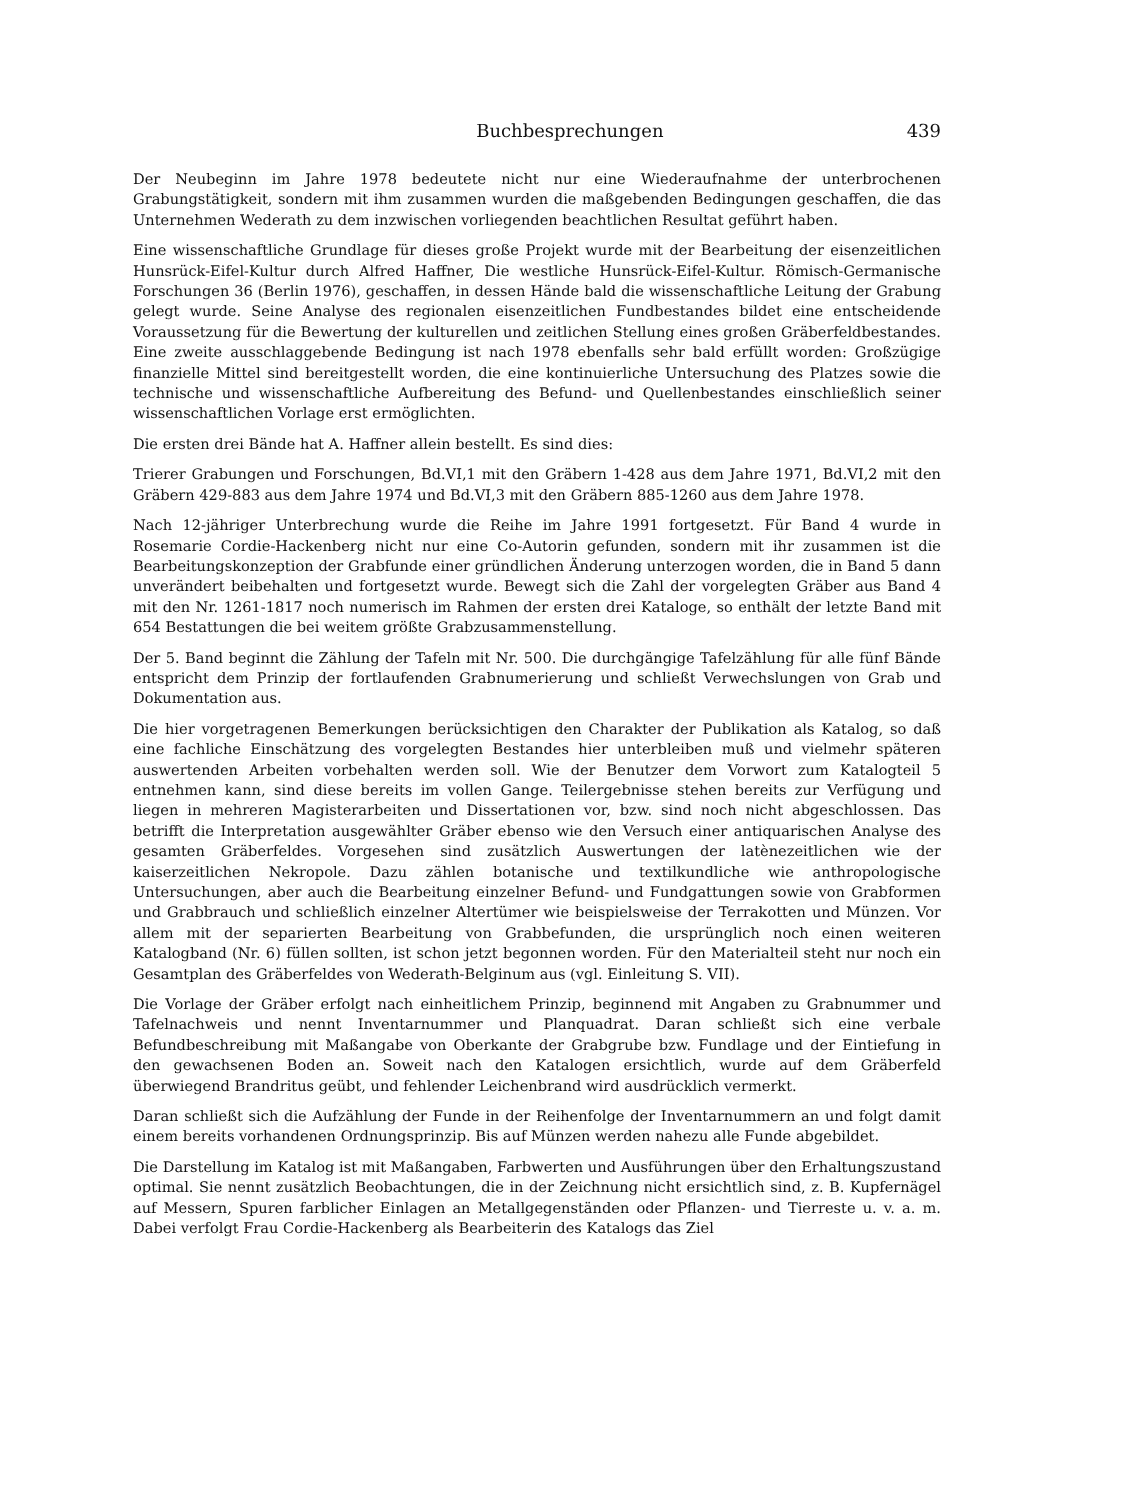Buchbesprechungen 439
Der Neubeginn im Jahre 1978 bedeutete nicht nur eine Wiederaufnahme der unterbrochenen Grabungstätigkeit, sondern mit ihm zusammen wurden die maßgebenden Bedingungen geschaffen, die das Unternehmen Wederath zu dem inzwischen vorliegenden beachtlichen Resultat geführt haben.
Eine wissenschaftliche Grundlage für dieses große Projekt wurde mit der Bearbeitung der eisenzeitlichen Hunsrück-Eifel-Kultur durch Alfred Haffner, Die westliche Hunsrück-Eifel-Kultur. Römisch-Germanische Forschungen 36 (Berlin 1976), geschaffen, in dessen Hände bald die wissenschaftliche Leitung der Grabung gelegt wurde. Seine Analyse des regionalen eisenzeitlichen Fundbestandes bildet eine entscheidende Voraussetzung für die Bewertung der kulturellen und zeitlichen Stellung eines großen Gräberfeldbestandes. Eine zweite ausschlaggebende Bedingung ist nach 1978 ebenfalls sehr bald erfüllt worden: Großzügige finanzielle Mittel sind bereitgestellt worden, die eine kontinuierliche Untersuchung des Platzes sowie die technische und wissenschaftliche Aufbereitung des Befund- und Quellenbestandes einschließlich seiner wissenschaftlichen Vorlage erst ermöglichten.
Die ersten drei Bände hat A. Haffner allein bestellt. Es sind dies:
Trierer Grabungen und Forschungen, Bd.VI,1 mit den Gräbern 1-428 aus dem Jahre 1971, Bd.VI,2 mit den Gräbern 429-883 aus dem Jahre 1974 und Bd.VI,3 mit den Gräbern 885-1260 aus dem Jahre 1978.
Nach 12-jähriger Unterbrechung wurde die Reihe im Jahre 1991 fortgesetzt. Für Band 4 wurde in Rosemarie Cordie-Hackenberg nicht nur eine Co-Autorin gefunden, sondern mit ihr zusammen ist die Bearbeitungskonzeption der Grabfunde einer gründlichen Änderung unterzogen worden, die in Band 5 dann unverändert beibehalten und fortgesetzt wurde. Bewegt sich die Zahl der vorgelegten Gräber aus Band 4 mit den Nr. 1261-1817 noch numerisch im Rahmen der ersten drei Kataloge, so enthält der letzte Band mit 654 Bestattungen die bei weitem größte Grabzusammenstellung.
Der 5. Band beginnt die Zählung der Tafeln mit Nr. 500. Die durchgängige Tafelzählung für alle fünf Bände entspricht dem Prinzip der fortlaufenden Grabnumerierung und schließt Verwechslungen von Grab und Dokumentation aus.
Die hier vorgetragenen Bemerkungen berücksichtigen den Charakter der Publikation als Katalog, so daß eine fachliche Einschätzung des vorgelegten Bestandes hier unterbleiben muß und vielmehr späteren auswertenden Arbeiten vorbehalten werden soll. Wie der Benutzer dem Vorwort zum Katalogteil 5 entnehmen kann, sind diese bereits im vollen Gange. Teilergebnisse stehen bereits zur Verfügung und liegen in mehreren Magisterarbeiten und Dissertationen vor, bzw. sind noch nicht abgeschlossen. Das betrifft die Interpretation ausgewählter Gräber ebenso wie den Versuch einer antiquarischen Analyse des gesamten Gräberfeldes. Vorgesehen sind zusätzlich Auswertungen der latènezeitlichen wie der kaiserzeitlichen Nekropole. Dazu zählen botanische und textilkundliche wie anthropologische Untersuchungen, aber auch die Bearbeitung einzelner Befund- und Fundgattungen sowie von Grabformen und Grabbrauch und schließlich einzelner Altertümer wie beispielsweise der Terrakotten und Münzen. Vor allem mit der separierten Bearbeitung von Grabbefunden, die ursprünglich noch einen weiteren Katalogband (Nr. 6) füllen sollten, ist schon jetzt begonnen worden. Für den Materialteil steht nur noch ein Gesamtplan des Gräberfeldes von Wederath-Belginum aus (vgl. Einleitung S. VII).
Die Vorlage der Gräber erfolgt nach einheitlichem Prinzip, beginnend mit Angaben zu Grabnummer und Tafelnachweis und nennt Inventarnummer und Planquadrat. Daran schließt sich eine verbale Befundbeschreibung mit Maßangabe von Oberkante der Grabgrube bzw. Fundlage und der Eintiefung in den gewachsenen Boden an. Soweit nach den Katalogen ersichtlich, wurde auf dem Gräberfeld überwiegend Brandritus geübt, und fehlender Leichenbrand wird ausdrücklich vermerkt.
Daran schließt sich die Aufzählung der Funde in der Reihenfolge der Inventarnummern an und folgt damit einem bereits vorhandenen Ordnungsprinzip. Bis auf Münzen werden nahezu alle Funde abgebildet.
Die Darstellung im Katalog ist mit Maßangaben, Farbwerten und Ausführungen über den Erhaltungszustand optimal. Sie nennt zusätzlich Beobachtungen, die in der Zeichnung nicht ersichtlich sind, z. B. Kupfernägel auf Messern, Spuren farblicher Einlagen an Metallgegenständen oder Pflanzen- und Tierreste u. v. a. m. Dabei verfolgt Frau Cordie-Hackenberg als Bearbeiterin des Katalogs das Ziel